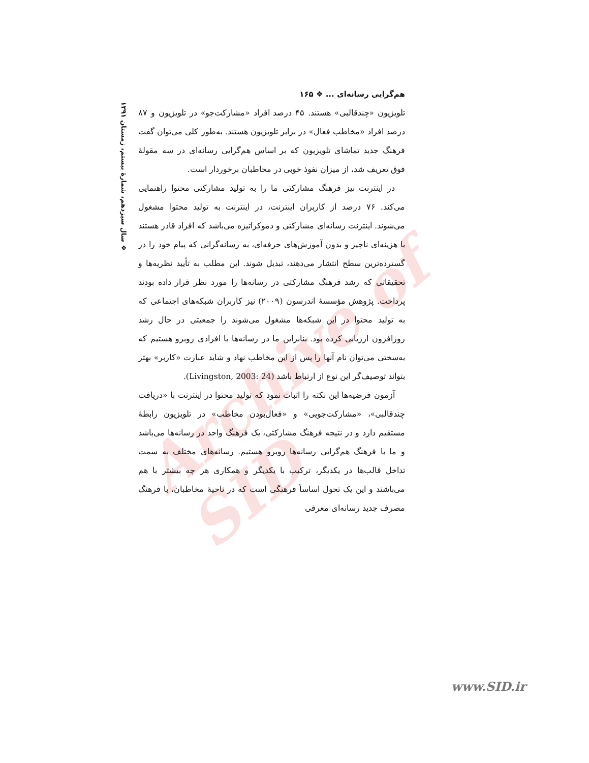Archive of SID
هم‌گرایی رسانه‌ای ... ❖ ۱۶۵
تلویزیون «چندقالبی» هستند. ۴۵ درصد افراد «مشارکت‌جو» در تلویزیون و ۸۷ درصد افراد «مخاطب فعال» در برابر تلویزیون هستند. به‌طور کلی می‌توان گفت فرهنگ جدید تماشای تلویزیون که بر اساس هم‌گرایی رسانه‌ای در سه مقولهٔ فوق تعریف شد، از میزان نفوذ خوبی در مخاطبان برخوردار است.
در اینترنت نیز فرهنگ مشارکتی ما را به تولید مشارکتی محتوا راهنمایی می‌کند. ۷۶ درصد از کاربران اینترنت، در اینترنت به تولید محتوا مشغول می‌شوند. اینترنت رسانه‌ای مشارکتی و دموکراتیزه می‌باشد که افراد قادر هستند با هزینه‌ای ناچیز و بدون آموزش‌های حرفه‌ای، به رسانه‌گرانی که پیام خود را در گسترده‌ترین سطح انتشار می‌دهند، تبدیل شوند. این مطلب به تأیید نظریه‌ها و تحقیقاتی که رشد فرهنگ مشارکتی در رسانه‌ها را مورد نظر قرار داده بودند پرداخت. پژوهش مؤسسهٔ اندرسون (۲۰۰۹) نیز کاربران شبکه‌های اجتماعی که به تولید محتوا در این شبکه‌ها مشغول می‌شوند را جمعیتی در حال رشد روزافزون ارزیابی کرده بود. بنابراین ما در رسانه‌ها با افرادی روبرو هستیم که به‌سختی می‌توان نام آنها را پس از این مخاطب نهاد و شاید عبارت «کاربر» بهتر بتواند توصیف‌گر این نوع از ارتباط باشد (Livingston, 2003: 24).
آزمون فرضیه‌ها این نکته را اثبات نمود که تولید محتوا در اینترنت با «دریافت چندقالبی»، «مشارکت‌جویی» و «فعال‌بودن مخاطب» در تلویزیون رابطهٔ مستقیم دارد و در نتیجه فرهنگ مشارکتی، یک فرهنگ واحد در رسانه‌ها می‌باشد و ما با فرهنگ هم‌گرایی رسانه‌ها روبرو هستیم. رسانه‌های مختلف به سمت تداخل قالب‌ها در یکدیگر، ترکیب با یکدیگر و همکاری هر چه بیشتر با هم می‌باشند و این یک تحول اساساً فرهنگی است که در ناحیهٔ مخاطبان، با فرهنگ مصرف جدید رسانه‌ای معرفی
❖ سال سیزدهم، شمارهٔ بیستم، زمستان ۱۳۹۱
www.SID.ir